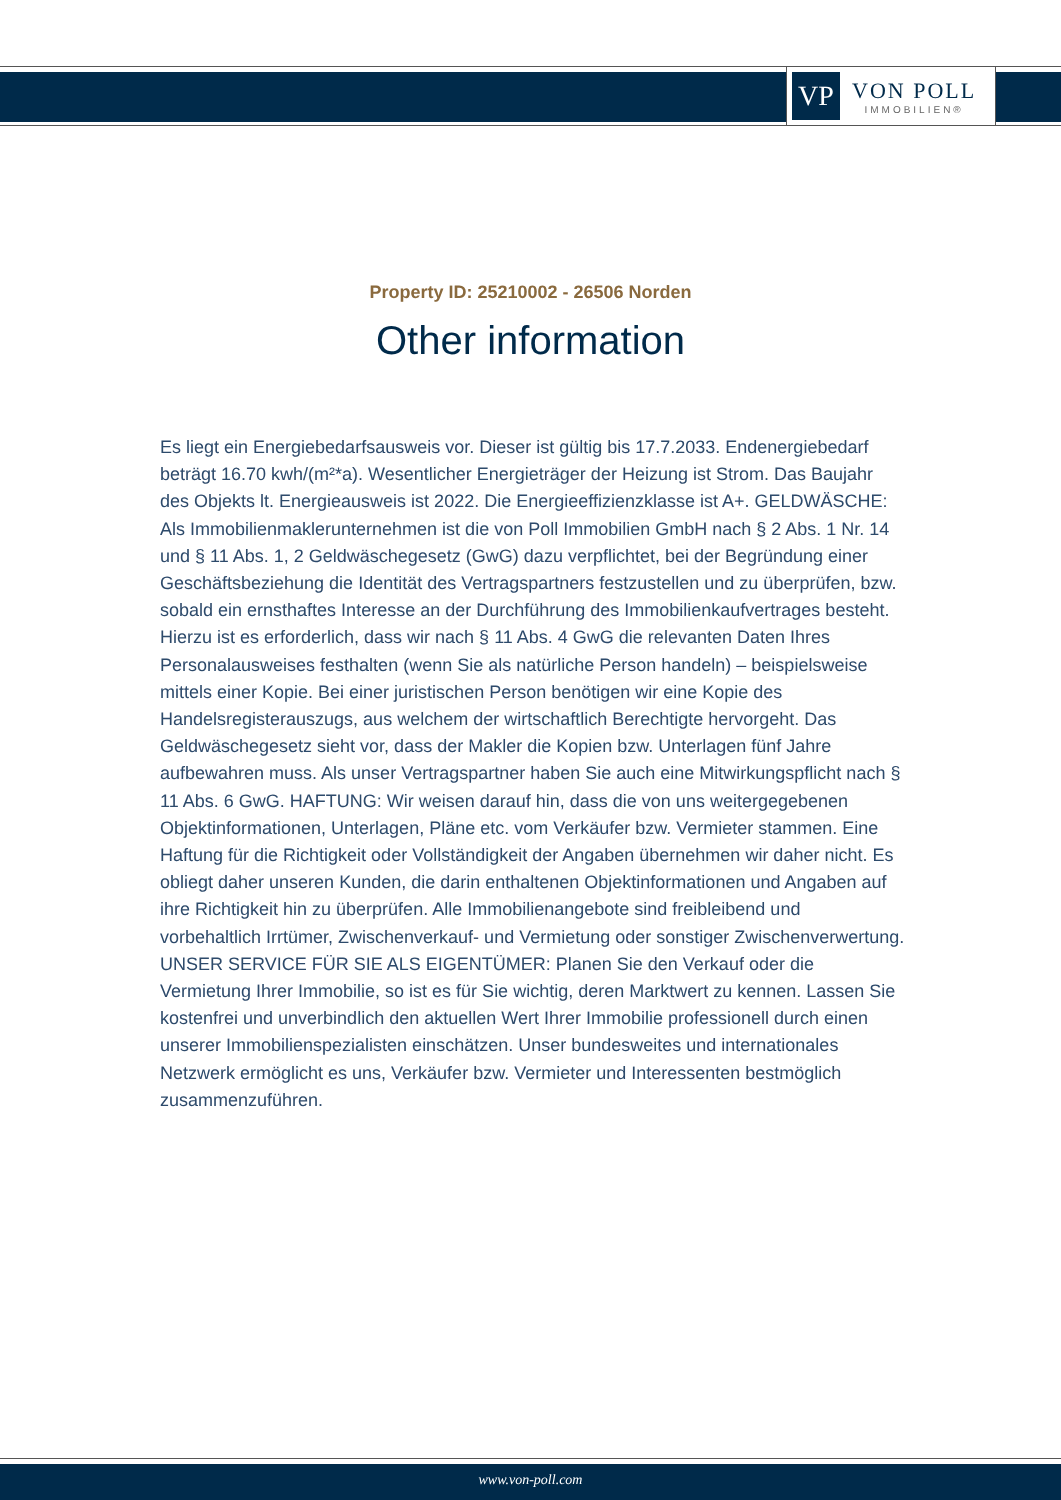VP
VON POLL
IMMOBILIEN®
Property ID: 25210002 - 26506 Norden
Other information
Es liegt ein Energiebedarfsausweis vor. Dieser ist gültig bis 17.7.2033. Endenergiebedarf beträgt 16.70 kwh/(m²*a). Wesentlicher Energieträger der Heizung ist Strom. Das Baujahr des Objekts lt. Energieausweis ist 2022. Die Energieeffizienzklasse ist A+. GELDWÄSCHE: Als Immobilienmaklerunternehmen ist die von Poll Immobilien GmbH nach § 2 Abs. 1 Nr. 14 und § 11 Abs. 1, 2 Geldwäschegesetz (GwG) dazu verpflichtet, bei der Begründung einer Geschäftsbeziehung die Identität des Vertragspartners festzustellen und zu überprüfen, bzw. sobald ein ernsthaftes Interesse an der Durchführung des Immobilienkaufvertrages besteht. Hierzu ist es erforderlich, dass wir nach § 11 Abs. 4 GwG die relevanten Daten Ihres Personalausweises festhalten (wenn Sie als natürliche Person handeln) – beispielsweise mittels einer Kopie. Bei einer juristischen Person benötigen wir eine Kopie des Handelsregisterauszugs, aus welchem der wirtschaftlich Berechtigte hervorgeht. Das Geldwäschegesetz sieht vor, dass der Makler die Kopien bzw. Unterlagen fünf Jahre aufbewahren muss. Als unser Vertragspartner haben Sie auch eine Mitwirkungspflicht nach § 11 Abs. 6 GwG. HAFTUNG: Wir weisen darauf hin, dass die von uns weitergegebenen Objektinformationen, Unterlagen, Pläne etc. vom Verkäufer bzw. Vermieter stammen. Eine Haftung für die Richtigkeit oder Vollständigkeit der Angaben übernehmen wir daher nicht. Es obliegt daher unseren Kunden, die darin enthaltenen Objektinformationen und Angaben auf ihre Richtigkeit hin zu überprüfen. Alle Immobilienangebote sind freibleibend und vorbehaltlich Irrtümer, Zwischenverkauf- und Vermietung oder sonstiger Zwischenverwertung. UNSER SERVICE FÜR SIE ALS EIGENTÜMER: Planen Sie den Verkauf oder die Vermietung Ihrer Immobilie, so ist es für Sie wichtig, deren Marktwert zu kennen. Lassen Sie kostenfrei und unverbindlich den aktuellen Wert Ihrer Immobilie professionell durch einen unserer Immobilienspezialisten einschätzen. Unser bundesweites und internationales Netzwerk ermöglicht es uns, Verkäufer bzw. Vermieter und Interessenten bestmöglich zusammenzuführen.
www.von-poll.com